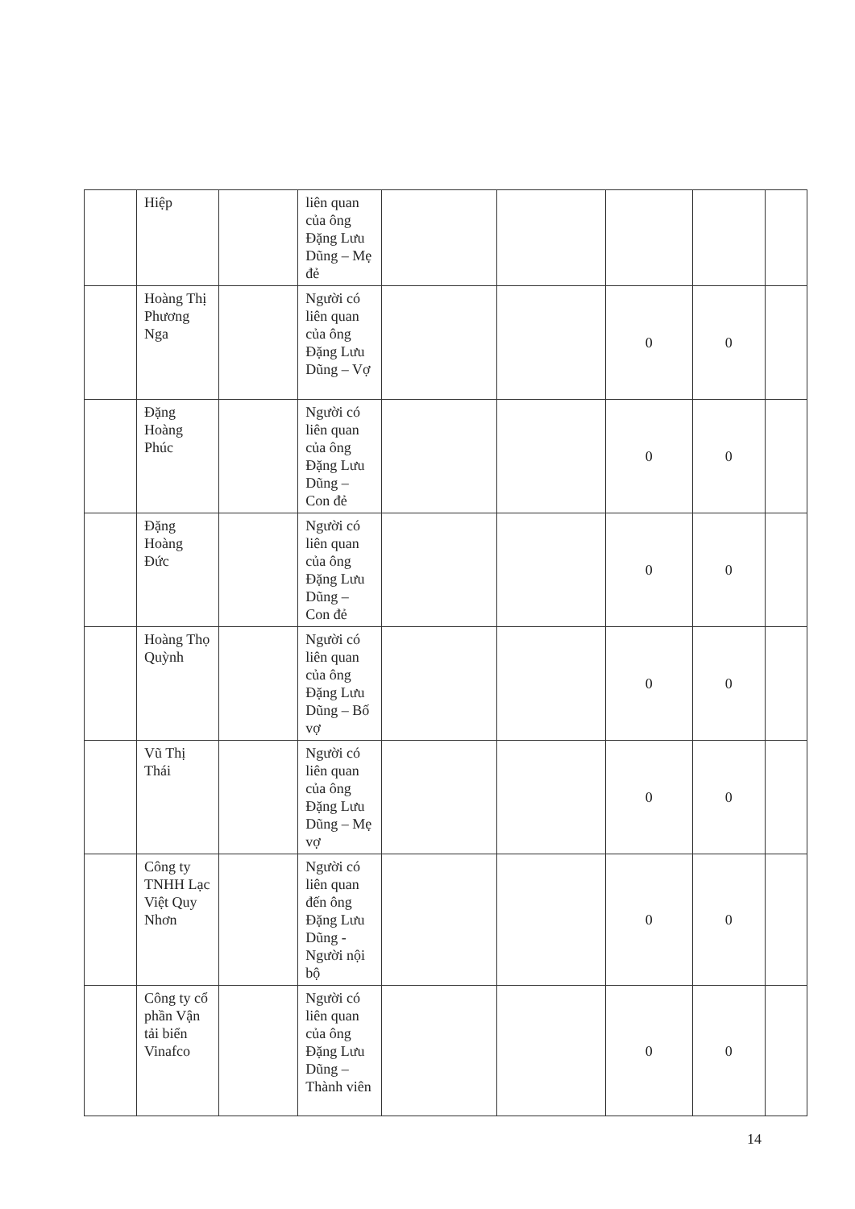| | Hiệp | | liên quan của ông Đặng Lưu Dũng – Mẹ đẻ | | | | | |
| | Hoàng Thị Phương Nga | | Người có liên quan của ông Đặng Lưu Dũng – Vợ | | | 0 | 0 | |
| | Đặng Hoàng Phúc | | Người có liên quan của ông Đặng Lưu Dũng – Con đẻ | | | 0 | 0 | |
| | Đặng Hoàng Đức | | Người có liên quan của ông Đặng Lưu Dũng – Con đẻ | | | 0 | 0 | |
| | Hoàng Thọ Quỳnh | | Người có liên quan của ông Đặng Lưu Dũng – Bố vợ | | | 0 | 0 | |
| | Vũ Thị Thái | | Người có liên quan của ông Đặng Lưu Dũng – Mẹ vợ | | | 0 | 0 | |
| | Công ty TNHH Lạc Việt Quy Nhơn | | Người có liên quan đến ông Đặng Lưu Dũng - Người nội bộ | | | 0 | 0 | |
| | Công ty cổ phần Vận tải biển Vinafco | | Người có liên quan của ông Đặng Lưu Dũng – Thành viên | | | 0 | 0 | |
14